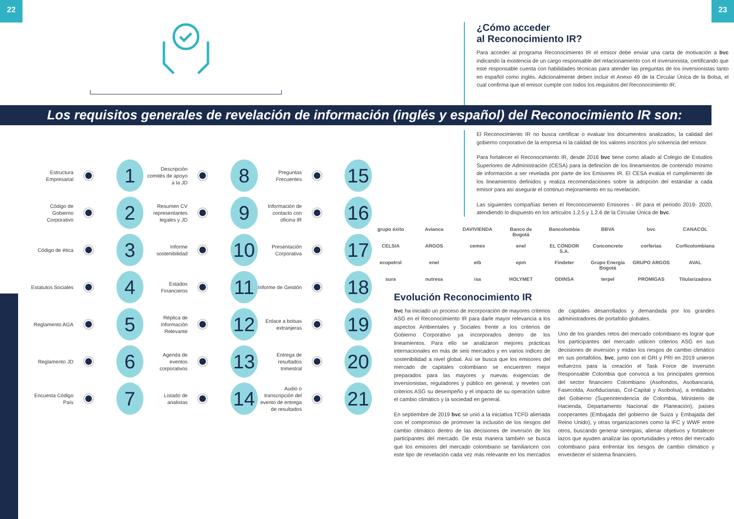22 23
¿Cómo acceder
al Reconocimiento IR?
Para acceder al programa Reconocimiento IR el emisor debe enviar una carta de motivación a bvc indicando la existencia de un cargo responsable del relacionamiento con el inversionista, certificando que este responsable cuenta con habilidades técnicas para atender las preguntas de los inversionistas tanto en español como inglés. Adicionalmente deben incluir el Anexo 49 de la Circular Única de la Bolsa, el cual confirma que el emisor cumple con todos los requisitos del Reconocimiento IR.
Los requisitos generales de revelación de información (inglés y español) del Reconocimiento IR son:
Estructura Empresarial
1
Descripción comités de apoyo a la JD
8
Preguntas Frecuentes
15
Código de Gobierno Corporativo
2
Resumen CV representantes legales y JD
9
Información de contacto con oficina IR
16
Código de ética
3
Informe sostenibilidad
10
Presentación Corporativa
17
Estatutos Sociales
4
Estados Financieros
11
Informe de Gestión
18
Reglamento AGA
5
Réplica de Información Relevante
12
Enlace a bolsas extranjeras
19
Reglamento JD
6
Agenda de eventos corporativos
13
Entrega de resultados trimestral
20
Encuesta Código País
7
Listado de analistas
14
Audio o transcripción del evento de entrega de resultados
21
El Reconocimiento IR no busca certificar o evaluar los documentos analizados, la calidad del gobierno corporativo de la empresa ni la calidad de los valores inscritos y/o solvencia del emisor.
Para fortalecer el Reconocimiento IR, desde 2016 bvc tiene como aliado al Colegio de Estudios Superiores de Administración (CESA) para la definición de los lineamientos de contenido mínimo de información a ser revelada por parte de los Emisores IR. El CESA evalúa el cumplimiento de los lineamientos definidos y realiza recomendaciones sobre la adopción del estándar a cada emisor para así asegurar el continuo mejoramiento en su revelación.
Las siguientes compañías tienen el Reconocimiento Emisores - IR para el periodo 2019- 2020, atendiendo lo dispuesto en los artículos 1.2.5 y 1.2.6 de la Circular Única de bvc.
grupo éxito Avianca DAVIVIENDA Banco de Bogotá Bancolombia BBVA bvc CANACOL CELSIA ARGOS cemex enel EL CONDOR S.A. Conconcreto corferias Corficolombiana ecopetrol enel etb epm Findeter Grupo Energía Bogotá GRUPO ARGOS AVAL sura nutresa isa HOLYMET ODINSA terpel PROMIGAS Titularizadora
Evolución Reconocimiento IR
bvc ha iniciado un proceso de incorporación de mayores criterios ASG en el Reconocimiento IR para darle mayor relevancia a los aspectos Ambientales y Sociales frente a los criterios de Gobierno Corporativo ya incorporados dentro de los lineamientos. Para ello se analizaron mejores prácticas internacionales en más de seis mercados y en varios índices de sostenibilidad a nivel global. Así se busca que los emisores del mercado de capitales colombiano se encuentren mejor preparados para las mayores y nuevas exigencias de inversionistas, reguladores y público en general, y revelen con criterios ASG su desempeño y el impacto de su operación sobre el cambio climático y la sociedad en general.
En septiembre de 2019 bvc se unió a la iniciativa TCFD alienada con el compromiso de promover la inclusión de los riesgos del cambio climático dentro de las decisiones de inversión de los participantes del mercado. De esta manera también se busca que los emisores del mercado colombiano se familiaricen con este tipo de revelación cada vez más relevante en los mercados de capitales desarrollados y demandada por los grandes administradores de portafolio globales.
Uno de los grandes retos del mercado colombiano es lograr que los participantes del mercado utilicen criterios ASG en sus decisiones de inversión y midan los riesgos de cambio climático en sus portafolios. bvc, junto con el GRI y PRI en 2019 unieron esfuerzos para la creación el Task Force de Inversión Responsable Colombia que convoca a los principales gremios del sector financiero Colombiano (Asofondos, Asobancaria, Fasecolda, Asofiduciarias, Col-Capital y Asobolsa), a entidades del Gobierno (Superintendencia de Colombia, Ministerio de Hacienda, Departamento Nacional de Planeación), países cooperantes (Embajada del gobierno de Suiza y Embajada del Reino Unido), y otras organizaciones como la IFC y WWF entre otros, buscando generar sinergias, alienar objetivos y fortalecer lazos que ayuden analizar las oportunidades y retos del mercado colombiano para enfrentar los riesgos de cambio climático y enverdecer el sistema financiero.